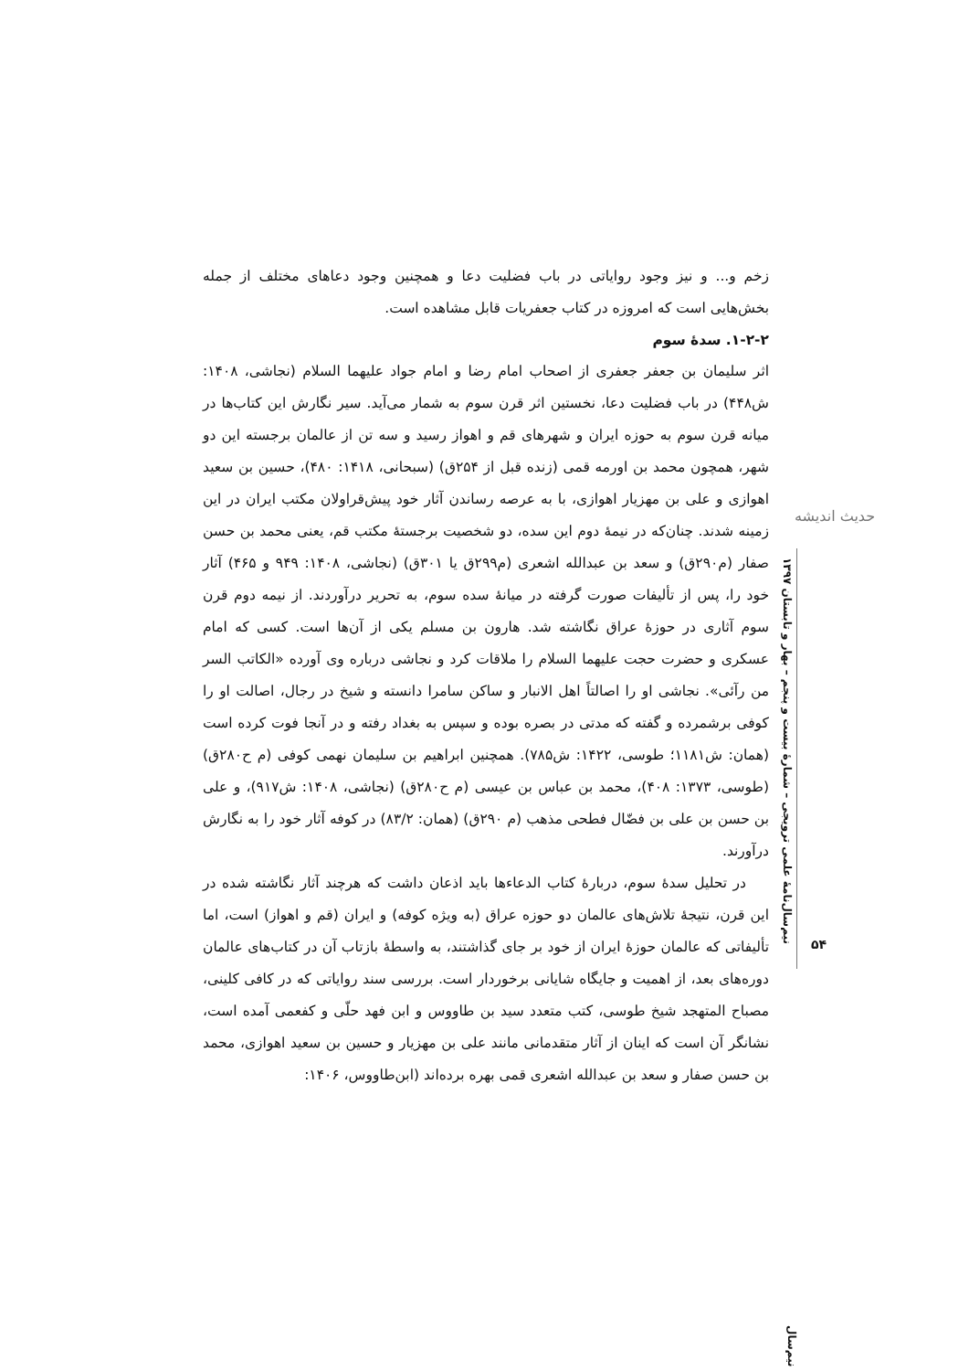حدیث اندیشه
زخم و... و نیز وجود روایاتی در باب فضلیت دعا و همچنین وجود دعاهای مختلف از جمله بخش‌هایی است که امروزه در کتاب جعفریات قابل مشاهده است.
۱-۲-۲. سدهٔ سوم
اثر سلیمان بن جعفر جعفری از اصحاب امام رضا و امام جواد علیهما السلام (نجاشی، ۱۴۰۸: ش۴۴۸) در باب فضلیت دعا، نخستین اثر قرن سوم به شمار می‌آید. سیر نگارش این کتاب‌ها در میانه قرن سوم به حوزه ایران و شهرهای قم و اهواز رسید و سه تن از عالمان برجسته این دو شهر، همچون محمد بن اورمه قمی (زنده قبل از ۲۵۴ق) (سبحانی، ۱۴۱۸: ۴۸۰)، حسین بن سعید اهوازی و علی بن مهزیار اهوازی، با به عرصه رساندن آثار خود پیش‌قراولان مکتب ایران در این زمینه شدند. چنان‌که در نیمهٔ دوم این سده، دو شخصیت برجستهٔ مکتب قم، یعنی محمد بن حسن صفار (م۲۹۰ق) و سعد بن عبدالله اشعری (م۲۹۹ق یا ۳۰۱ق) (نجاشی، ۱۴۰۸: ۹۴۹ و ۴۶۵) آثار خود را، پس از تألیفات صورت گرفته در میانهٔ سده سوم، به تحریر درآوردند. از نیمه دوم قرن سوم آثاری در حوزهٔ عراق نگاشته شد. هارون بن مسلم یکی از آن‌ها است. کسی که امام عسکری و حضرت حجت علیهما السلام را ملاقات کرد و نجاشی درباره وی آورده «الکاتب السر من رآئی». نجاشی او را اصالتاً اهل الانبار و ساکن سامرا دانسته و شیخ در رجال، اصالت او را کوفی برشمرده و گفته که مدتی در بصره بوده و سپس به بغداد رفته و در آنجا فوت کرده است (همان: ش۱۱۸۱؛ طوسی، ۱۴۲۲: ش۷۸۵). همچنین ابراهیم بن سلیمان نهمی کوفی (م ح۲۸۰ق) (طوسی، ۱۳۷۳: ۴۰۸)، محمد بن عباس بن عیسی (م ح۲۸۰ق) (نجاشی، ۱۴۰۸: ش۹۱۷)، و علی بن حسن بن علی بن فضّال فطحی مذهب (م ۲۹۰ق) (همان: ۸۳/۲) در کوفه آثار خود را به نگارش درآورند.
در تحلیل سدهٔ سوم، دربارهٔ کتاب الدعاءها باید اذعان داشت که هرچند آثار نگاشته شده در این قرن، نتیجهٔ تلاش‌های عالمان دو حوزه عراق (به ویژه کوفه) و ایران (قم و اهواز) است، اما تألیفاتی که عالمان حوزهٔ ایران از خود بر جای گذاشتند، به واسطهٔ بازتاب آن در کتاب‌های عالمان دوره‌های بعد، از اهمیت و جایگاه شایانی برخوردار است. بررسی سند روایاتی که در کافی کلینی، مصباح المتهجد شیخ طوسی، کتب متعدد سید بن طاووس و ابن فهد حلّی و کفعمی آمده است، نشانگر آن است که اینان از آثار متقدمانی مانند علی بن مهزیار و حسین بن سعید اهوازی، محمد بن حسن صفار و سعد بن عبدالله اشعری قمی بهره برده‌اند (ابن‌طاووس، ۱۴۰۶:
نیم‌سال‌نامهٔ علمی ترویجی – شمارهٔ بیست و پنجم – بهار و تابستان ۱۳۹۷
۵۴
نیم‌سال